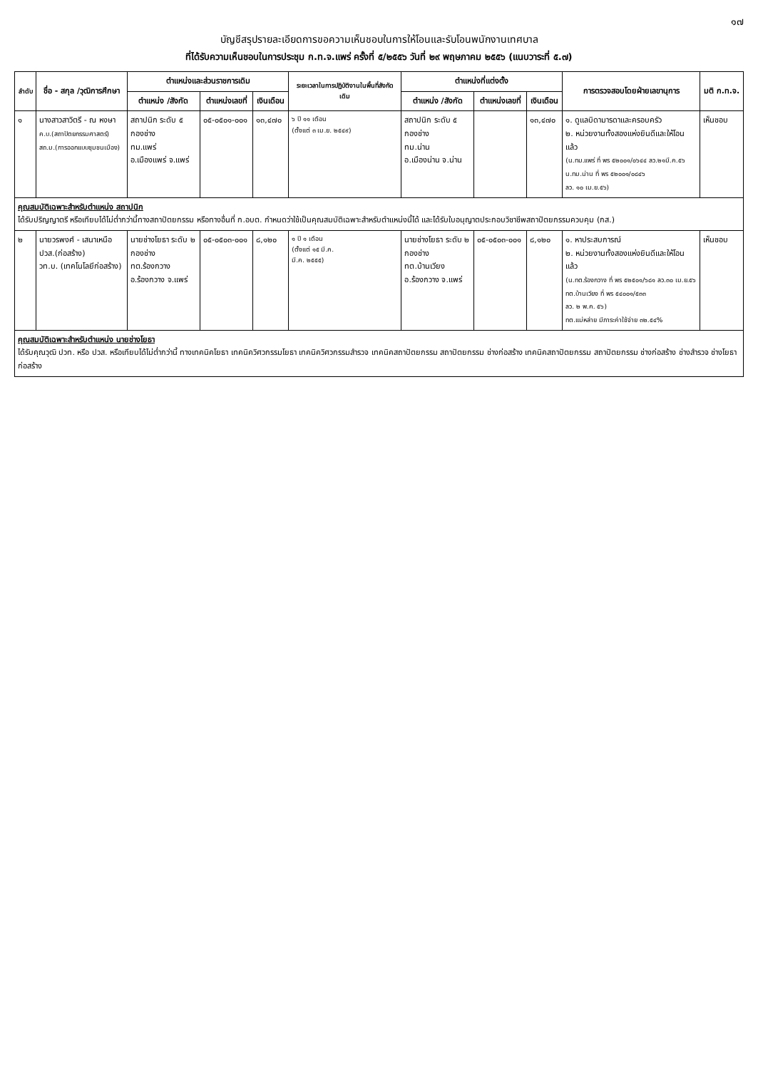๑๗
บัญชีสรุปรายละเอียดการขอความเห็นชอบในการให้โอนและรับโอนพนักงานเทศบาล
ที่ได้รับความเห็นชอบในการประชุม ก.ท.จ.แพร่ ครั้งที่ ๕/๒๕๕๖ วันที่ ๒๙ พฤษภาคม ๒๕๕๖ (แนบวาระที่ ๕.๗)
| ลำดับ | ชื่อ - สกุล /วุฒิการศึกษา | ตำแหน่งและส่วนราชการเดิม | | | ระยะเวลาในการปฏิบัติงานในพื้นที่สังกัดเดิม | ตำแหน่งที่แต่งตั้ง | | | การตรวจสอบโดยฝ่ายเลขานุการ | มติ ก.ท.จ. |
| --- | --- | --- | --- | --- | --- | --- | --- | --- | --- | --- |
| | | ตำแหน่ง /สังกัด | ตำแหน่งเลขที่ | เงินเดือน | | ตำแหน่ง /สังกัด | ตำแหน่งเลขที่ | เงินเดือน | | |
| ๑ | นางสาวสาวิตรี - ณ หงษา ค.บ.(สถาปัตยกรรมศาสตร์) สถ.ม.(การออกแบบชุมชนเมือง) | สถาปนิก ระดับ ๕ กองช่าง ทม.แพร่ อ.เมืองแพร่ จ.แพร่ | ๐๕-๐๕๐๑-๐๐๑ | ๑๓,๔๗๐ | ๖ ปี ๑๑ เดือน (ตั้งแต่ ๓ เม.ย. ๒๕๔๙) | สถาปนิก ระดับ ๕ กองช่าง ทม.น่าน อ.เมืองน่าน จ.น่าน | | ๑๓,๔๗๐ | ๑. ดูแลบิดามารดาและครอบครัว ๒. หน่วยงานทั้งสองแห่งยินดีและให้โอนแล้ว (น.ทม.แพร่ ที่ พร ๕๒๐๐๑/๐๖๔๔ ลว.๒๑มี.ค.๕๖ น.ทม.น่าน ที่ พร ๕๒๐๐๑/๐๘๔๖ ลว. ๑๐ เม.ย.๕๖) | เห็นชอบ |
| คุณสมบัติเฉพาะสำหรับตำแหน่ง สถาปนิก ได้รับปริญญาตรี หรือเทียบได้ไม่ต่ำกว่านี้ทางสถาปัตยกรรม หรือทางอื่นที่ ก.อบต. กำหนดว่าใช้เป็นคุณสมบัติเฉพาะสำหรับตำแหน่งนี้ได้ และได้รับใบอนุญาตประกอบวิชาชีพสถาปัตยกรรมควบคุม (กส.) | | | | | | | | | | |
| ๒ | นายวรพงศ์ - เสนาเหนือ ปวส.(ก่อสร้าง) วท.บ. (เทคโนโลยีก่อสร้าง) | นายช่างโยธา ระดับ ๒ กองช่าง ทต.ร้องกวาง อ.ร้องกวาง จ.แพร่ | ๐๕-๐๕๐๓-๐๐๑ | ๘,๑๒๐ | ๑ ปี ๑ เดือน (ตั้งแต่ ๑๕ มี.ค. มี.ค. ๒๕๕๕) | นายช่างโยธา ระดับ ๒ กองช่าง ทต.บ้านเวียง อ.ร้องกวาง จ.แพร่ | ๐๕-๐๕๐๓-๐๐๑ | ๘,๑๒๐ | ๑. หาประสบการณ์ ๒. หน่วยงานทั้งสองแห่งยินดีและให้โอนแล้ว (น.ทต.ร้องกวาง ที่ พร ๕๒๕๐๑/๖๘๑ ลว.๓๐ เม.ย.๕๖ ทต.บ้านเวียง ที่ พร ๕๔๐๐๑/๕๓๓ ลว. ๒ พ.ค. ๕๖) ทต.แม่หล่าย มีภาระค่าใช้จ่าย ๓๒.๕๔% | เห็นชอบ |
| คุณสมบัติเฉพาะสำหรับตำแหน่ง นายช่างโยธา ได้รับคุณวุฒิ ปวท. หรือ ปวส. หรือเทียบได้ไม่ต่ำกว่านี้ ทางเทคนิคโยธา เทคนิควิศวกรรมโยธา เทคนิควิศวกรรมสำรวจ เทคนิคสถาปัตยกรรม สถาปัตยกรรม ช่างก่อสร้าง เทคนิคสถาปัตยกรรม สถาปัตยกรรม ช่างก่อสร้าง ช่างสำรวจ ช่างโยธา ก่อสร้าง | | | | | | | | | | |